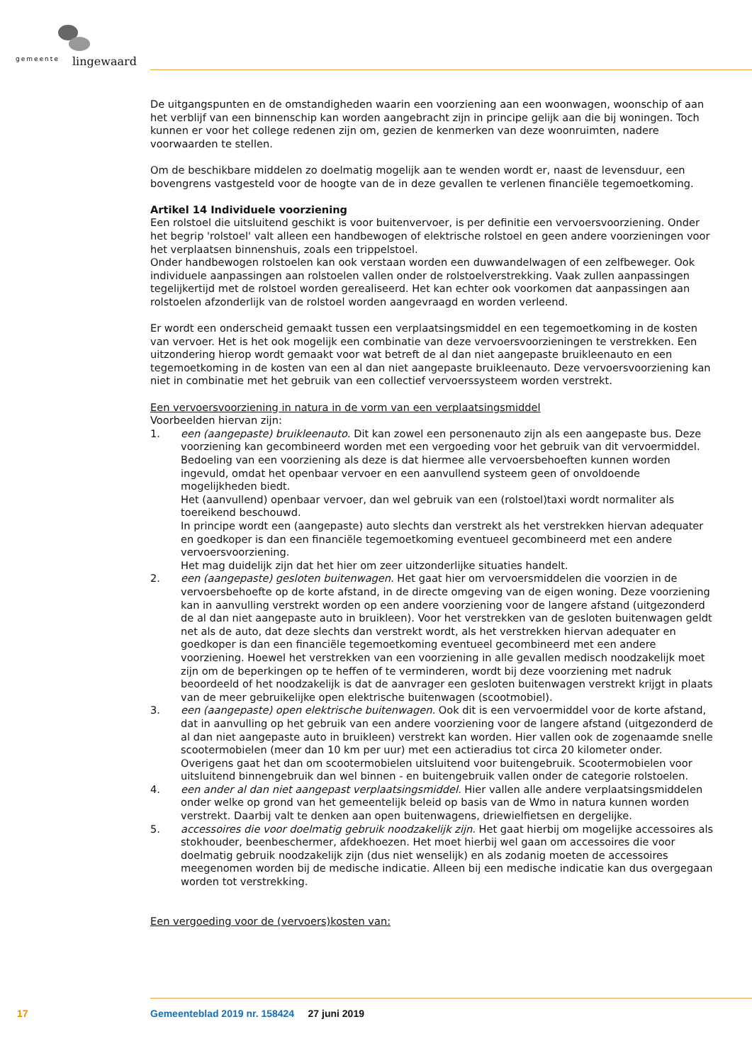gemeente lingewaard
De uitgangspunten en de omstandigheden waarin een voorziening aan een woonwagen, woonschip of aan het verblijf van een binnenschip kan worden aangebracht zijn in principe gelijk aan die bij woningen. Toch kunnen er voor het college redenen zijn om, gezien de kenmerken van deze woonruimten, nadere voorwaarden te stellen.
Om de beschikbare middelen zo doelmatig mogelijk aan te wenden wordt er, naast de levensduur, een bovengrens vastgesteld voor de hoogte van de in deze gevallen te verlenen financiële tegemoetkoming.
Artikel 14 Individuele voorziening
Een rolstoel die uitsluitend geschikt is voor buitenvervoer, is per definitie een vervoersvoorziening. Onder het begrip 'rolstoel' valt alleen een handbewogen of elektrische rolstoel en geen andere voorzieningen voor het verplaatsen binnenshuis, zoals een trippelstoel.
Onder handbewogen rolstoelen kan ook verstaan worden een duwwandelwagen of een zelfbeweger. Ook individuele aanpassingen aan rolstoelen vallen onder de rolstoelverstrekking. Vaak zullen aanpassingen tegelijkertijd met de rolstoel worden gerealiseerd. Het kan echter ook voorkomen dat aanpassingen aan rolstoelen afzonderlijk van de rolstoel worden aangevraagd en worden verleend.
Er wordt een onderscheid gemaakt tussen een verplaatsingsmiddel en een tegemoetkoming in de kosten van vervoer. Het is het ook mogelijk een combinatie van deze vervoersvoorzieningen te verstrekken. Een uitzondering hierop wordt gemaakt voor wat betreft de al dan niet aangepaste bruikleenauto en een tegemoetkoming in de kosten van een al dan niet aangepaste bruikleenauto. Deze vervoersvoorziening kan niet in combinatie met het gebruik van een collectief vervoerssysteem worden verstrekt.
Een vervoersvoorziening in natura in de vorm van een verplaatsingsmiddel
Voorbeelden hiervan zijn:
1. een (aangepaste) bruikleenauto. Dit kan zowel een personenauto zijn als een aangepaste bus. Deze voorziening kan gecombineerd worden met een vergoeding voor het gebruik van dit vervoermiddel. Bedoeling van een voorziening als deze is dat hiermee alle vervoersbehoeften kunnen worden ingevuld, omdat het openbaar vervoer en een aanvullend systeem geen of onvoldoende mogelijkheden biedt.
Het (aanvullend) openbaar vervoer, dan wel gebruik van een (rolstoel)taxi wordt normaliter als toereikend beschouwd.
In principe wordt een (aangepaste) auto slechts dan verstrekt als het verstrekken hiervan adequater en goedkoper is dan een financiële tegemoetkoming eventueel gecombineerd met een andere vervoersvoorziening.
Het mag duidelijk zijn dat het hier om zeer uitzonderlijke situaties handelt.
2. een (aangepaste) gesloten buitenwagen. Het gaat hier om vervoersmiddelen die voorzien in de vervoersbehoefte op de korte afstand, in de directe omgeving van de eigen woning. Deze voorziening kan in aanvulling verstrekt worden op een andere voorziening voor de langere afstand (uitgezonderd de al dan niet aangepaste auto in bruikleen). Voor het verstrekken van de gesloten buitenwagen geldt net als de auto, dat deze slechts dan verstrekt wordt, als het verstrekken hiervan adequater en goedkoper is dan een financiële tegemoetkoming eventueel gecombineerd met een andere voorziening. Hoewel het verstrekken van een voorziening in alle gevallen medisch noodzakelijk moet zijn om de beperkingen op te heffen of te verminderen, wordt bij deze voorziening met nadruk beoordeeld of het noodzakelijk is dat de aanvrager een gesloten buitenwagen verstrekt krijgt in plaats van de meer gebruikelijke open elektrische buitenwagen (scootmobiel).
3. een (aangepaste) open elektrische buitenwagen. Ook dit is een vervoermiddel voor de korte afstand, dat in aanvulling op het gebruik van een andere voorziening voor de langere afstand (uitgezonderd de al dan niet aangepaste auto in bruikleen) verstrekt kan worden. Hier vallen ook de zogenaamde snelle scootermobielen (meer dan 10 km per uur) met een actieradius tot circa 20 kilometer onder. Overigens gaat het dan om scootermobielen uitsluitend voor buitengebruik. Scootermobielen voor uitsluitend binnengebruik dan wel binnen - en buitengebruik vallen onder de categorie rolstoelen.
4. een ander al dan niet aangepast verplaatsingsmiddel. Hier vallen alle andere verplaatsingsmiddelen onder welke op grond van het gemeentelijk beleid op basis van de Wmo in natura kunnen worden verstrekt. Daarbij valt te denken aan open buitenwagens, driewielfietsen en dergelijke.
5. accessoires die voor doelmatig gebruik noodzakelijk zijn. Het gaat hierbij om mogelijke accessoires als stokhouder, beenbeschermer, afdekhoezen. Het moet hierbij wel gaan om accessoires die voor doelmatig gebruik noodzakelijk zijn (dus niet wenselijk) en als zodanig moeten de accessoires meegenomen worden bij de medische indicatie. Alleen bij een medische indicatie kan dus overgegaan worden tot verstrekking.
Een vergoeding voor de (vervoers)kosten van:
17 Gemeenteblad 2019 nr. 158424 27 juni 2019